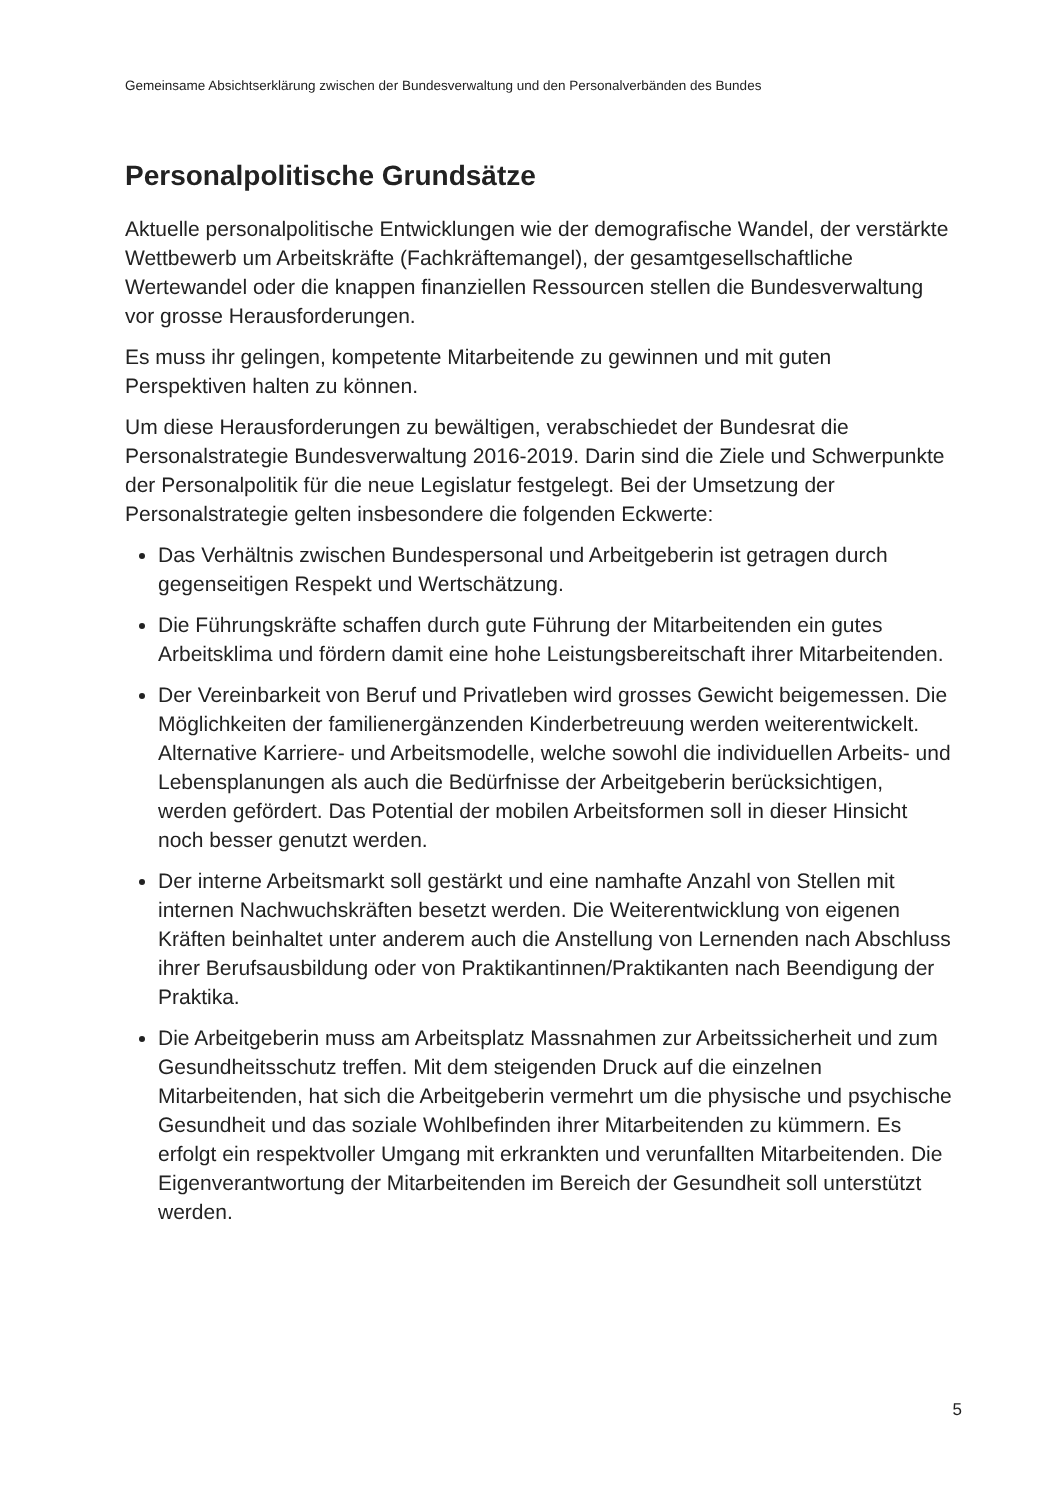Gemeinsame Absichtserklärung zwischen der Bundesverwaltung und den Personalverbänden des Bundes
Personalpolitische Grundsätze
Aktuelle personalpolitische Entwicklungen wie der demografische Wandel, der verstärkte Wettbewerb um Arbeitskräfte (Fachkräftemangel), der gesamtgesellschaftliche Wertewandel oder die knappen finanziellen Ressourcen stellen die Bundesverwaltung vor grosse Herausforderungen.
Es muss ihr gelingen, kompetente Mitarbeitende zu gewinnen und mit guten Perspektiven halten zu können.
Um diese Herausforderungen zu bewältigen, verabschiedet der Bundesrat die Personalstrategie Bundesverwaltung 2016-2019. Darin sind die Ziele und Schwerpunkte der Personalpolitik für die neue Legislatur festgelegt. Bei der Umsetzung der Personalstrategie gelten insbesondere die folgenden Eckwerte:
Das Verhältnis zwischen Bundespersonal und Arbeitgeberin ist getragen durch gegenseitigen Respekt und Wertschätzung.
Die Führungskräfte schaffen durch gute Führung der Mitarbeitenden ein gutes Arbeitsklima und fördern damit eine hohe Leistungsbereitschaft ihrer Mitarbeitenden.
Der Vereinbarkeit von Beruf und Privatleben wird grosses Gewicht beigemessen. Die Möglichkeiten der familienergänzenden Kinderbetreuung werden weiterentwickelt. Alternative Karriere- und Arbeitsmodelle, welche sowohl die individuellen Arbeits- und Lebensplanungen als auch die Bedürfnisse der Arbeitgeberin berücksichtigen, werden gefördert. Das Potential der mobilen Arbeitsformen soll in dieser Hinsicht noch besser genutzt werden.
Der interne Arbeitsmarkt soll gestärkt und eine namhafte Anzahl von Stellen mit internen Nachwuchskräften besetzt werden. Die Weiterentwicklung von eigenen Kräften beinhaltet unter anderem auch die Anstellung von Lernenden nach Abschluss ihrer Berufsausbildung oder von Praktikantinnen/Praktikanten nach Beendigung der Praktika.
Die Arbeitgeberin muss am Arbeitsplatz Massnahmen zur Arbeitssicherheit und zum Gesundheitsschutz treffen. Mit dem steigenden Druck auf die einzelnen Mitarbeitenden, hat sich die Arbeitgeberin vermehrt um die physische und psychische Gesundheit und das soziale Wohlbefinden ihrer Mitarbeitenden zu kümmern. Es erfolgt ein respektvoller Umgang mit erkrankten und verunfallten Mitarbeitenden. Die Eigenverantwortung der Mitarbeitenden im Bereich der Gesundheit soll unterstützt werden.
5